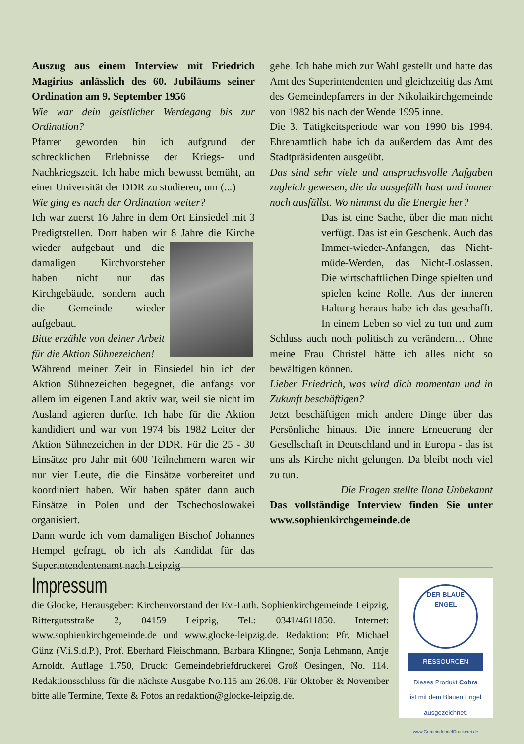Auszug aus einem Interview mit Friedrich Magirius anlässlich des 60. Jubiläums seiner Ordination am 9. September 1956
Wie war dein geistlicher Werdegang bis zur Ordination?
Pfarrer geworden bin ich aufgrund der schrecklichen Erlebnisse der Kriegs- und Nachkriegszeit. Ich habe mich bewusst bemüht, an einer Universität der DDR zu studieren, um (...)
Wie ging es nach der Ordination weiter?
Ich war zuerst 16 Jahre in dem Ort Einsiedel mit 3 Predigtstellen. Dort haben wir 8 Jahre die Kirche wieder aufgebaut und die damaligen Kirchvorsteher haben nicht nur das Kirchgebäude, sondern auch die Gemeinde wieder aufgebaut.
Bitte erzähle von deiner Arbeit für die Aktion Sühnezeichen!
Während meiner Zeit in Einsiedel bin ich der Aktion Sühnezeichen begegnet, die anfangs vor allem im eigenen Land aktiv war, weil sie nicht im Ausland agieren durfte. Ich habe für die Aktion kandidiert und war von 1974 bis 1982 Leiter der Aktion Sühnezeichen in der DDR. Für die 25 - 30 Einsätze pro Jahr mit 600 Teilnehmern waren wir nur vier Leute, die die Einsätze vorbereitet und koordiniert haben. Wir haben später dann auch Einsätze in Polen und der Tschechoslowakei organisiert.
Dann wurde ich vom damaligen Bischof Johannes Hempel gefragt, ob ich als Kandidat für das Superintendentenamt nach Leipzig
gehe. Ich habe mich zur Wahl gestellt und hatte das Amt des Superintendenten und gleichzeitig das Amt des Gemeindepfarrers in der Nikolaikirchgemeinde von 1982 bis nach der Wende 1995 inne.
Die 3. Tätigkeitsperiode war von 1990 bis 1994. Ehrenamtlich habe ich da außerdem das Amt des Stadtpräsidenten ausgeübt.
Das sind sehr viele und anspruchsvolle Aufgaben zugleich gewesen, die du ausgefüllt hast und immer noch ausfüllst. Wo nimmst du die Energie her?
Das ist eine Sache, über die man nicht verfügt. Das ist ein Geschenk. Auch das Immer-wieder-Anfangen, das Nicht-müde-Werden, das Nicht-Loslassen. Die wirtschaftlichen Dinge spielten und spielen keine Rolle. Aus der inneren Haltung heraus habe ich das geschafft. In einem Leben so viel zu tun und zum Schluss auch noch politisch zu verändern… Ohne meine Frau Christel hätte ich alles nicht so bewältigen können.
Lieber Friedrich, was wird dich momentan und in Zukunft beschäftigen?
Jetzt beschäftigen mich andere Dinge über das Persönliche hinaus. Die innere Erneuerung der Gesellschaft in Deutschland und in Europa - das ist uns als Kirche nicht gelungen. Da bleibt noch viel zu tun.
Die Fragen stellte Ilona Unbekannt
Das vollständige Interview finden Sie unter www.sophienkirchgemeinde.de
Impressum
die Glocke, Herausgeber: Kirchenvorstand der Ev.-Luth. Sophienkirchgemeinde Leipzig, Rittergutsstraße 2, 04159 Leipzig, Tel.: 0341/4611850. Internet: www.sophienkirchgemeinde.de und www.glocke-leipzig.de. Redaktion: Pfr. Michael Günz (V.i.S.d.P.), Prof. Eberhard Fleischmann, Barbara Klingner, Sonja Lehmann, Antje Arnoldt. Auflage 1.750, Druck: Gemeindebriefdruckerei Groß Oesingen, No. 114. Redaktionsschluss für die nächste Ausgabe No.115 am 26.08. Für Oktober & November bitte alle Termine, Texte & Fotos an redaktion@glocke-leipzig.de.
DER BLAUE ENGEL
RESSOURCEN
Dieses Produkt Cobra
ist mit dem Blauen Engel
ausgezeichnet.
www.GemeindebriefDruckerei.de